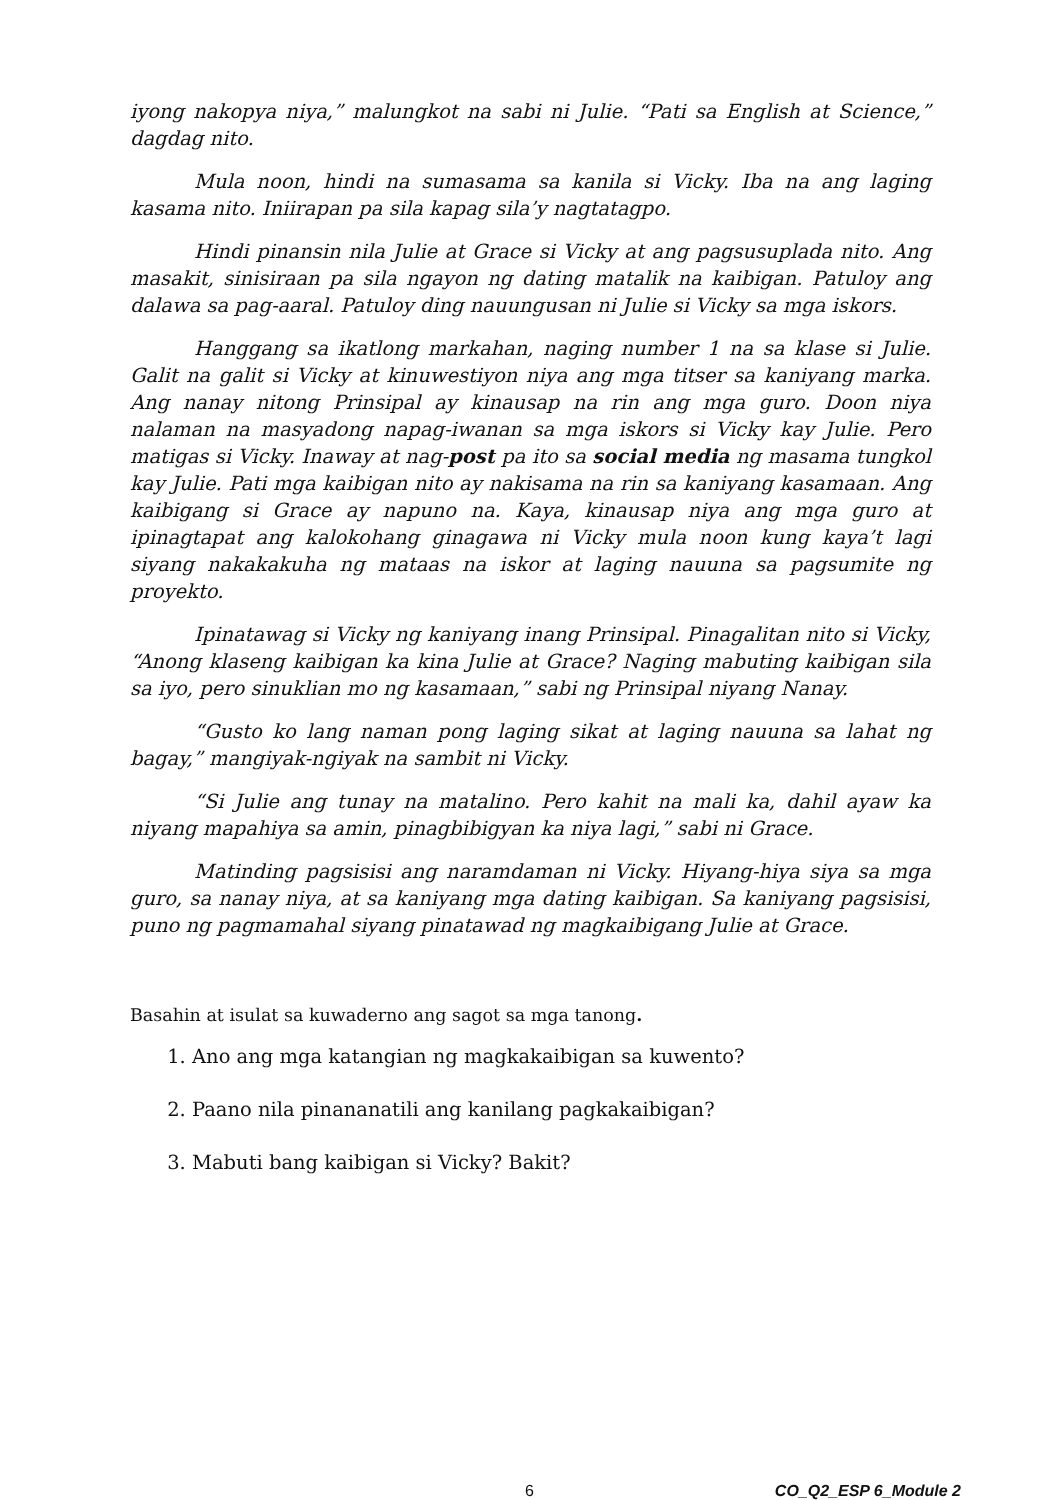iyong nakopya niya,” malungkot na sabi ni Julie. “Pati sa English at Science,” dagdag nito.
Mula noon, hindi na sumasama sa kanila si Vicky. Iba na ang laging kasama nito. Iniirapan pa sila kapag sila’y nagtatagpo.
Hindi pinansin nila Julie at Grace si Vicky at ang pagsusuplada nito. Ang masakit, sinisiraan pa sila ngayon ng dating matalik na kaibigan. Patuloy ang dalawa sa pag-aaral. Patuloy ding nauungusan ni Julie si Vicky sa mga iskors.
Hanggang sa ikatlong markahan, naging number 1 na sa klase si Julie. Galit na galit si Vicky at kinuwestiyon niya ang mga titser sa kaniyang marka. Ang nanay nitong Prinsipal ay kinausap na rin ang mga guro. Doon niya nalaman na masyadong napag-iwanan sa mga iskors si Vicky kay Julie. Pero matigas si Vicky. Inaway at nag-post pa ito sa social media ng masama tungkol kay Julie. Pati mga kaibigan nito ay nakisama na rin sa kaniyang kasamaan. Ang kaibigang si Grace ay napuno na. Kaya, kinausap niya ang mga guro at ipinagtapat ang kalokohang ginagawa ni Vicky mula noon kung kaya’t lagi siyang nakakakuha ng mataas na iskor at laging nauuna sa pagsumite ng proyekto.
Ipinatawag si Vicky ng kaniyang inang Prinsipal. Pinagalitan nito si Vicky, “Anong klaseng kaibigan ka kina Julie at Grace? Naging mabuting kaibigan sila sa iyo, pero sinuklian mo ng kasamaan,” sabi ng Prinsipal niyang Nanay.
“Gusto ko lang naman pong laging sikat at laging nauuna sa lahat ng bagay,” mangiyak-ngiyak na sambit ni Vicky.
“Si Julie ang tunay na matalino. Pero kahit na mali ka, dahil ayaw ka niyang mapahiya sa amin, pinagbibigyan ka niya lagi,” sabi ni Grace.
Matinding pagsisisi ang naramdaman ni Vicky. Hiyang-hiya siya sa mga guro, sa nanay niya, at sa kaniyang mga dating kaibigan. Sa kaniyang pagsisisi, puno ng pagmamahal siyang pinatawad ng magkaibigang Julie at Grace.
Basahin at isulat sa kuwaderno ang sagot sa mga tanong.
1. Ano ang mga katangian ng magkakaibigan sa kuwento?
2. Paano nila pinananatili ang kanilang pagkakaibigan?
3. Mabuti bang kaibigan si Vicky? Bakit?
6 CO_Q2_ESP 6_Module 2